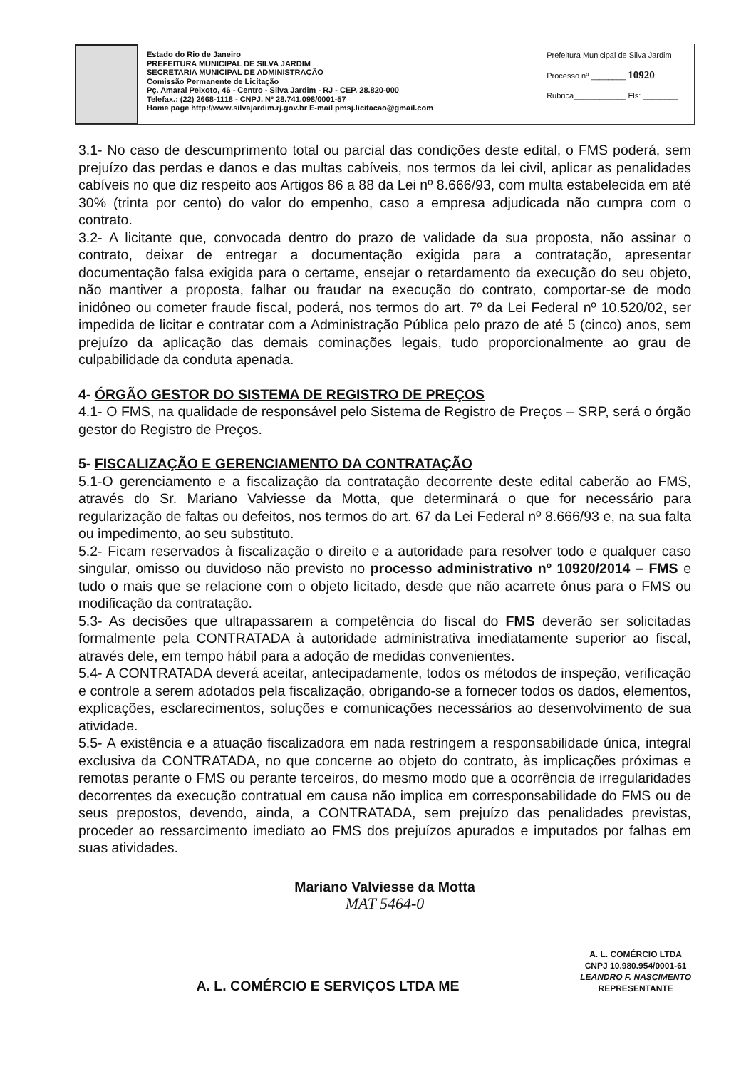Estado do Rio de Janeiro
PREFEITURA MUNICIPAL DE SILVA JARDIM
SECRETARIA MUNICIPAL DE ADMINISTRAÇÃO
Comissão Permanente de Licitação
Pç. Amaral Peixoto, 46 - Centro - Silva Jardim - RJ - CEP. 28.820-000
Telefax.: (22) 2668-1118 - CNPJ. Nº 28.741.098/0001-57
Home page http://www.silvajardim.rj.gov.br E-mail pmsj.licitacao@gmail.com
Prefeitura Municipal de Silva Jardim
Processo nº ________ 10920
Rubrica____________ Fls: ________
3.1- No caso de descumprimento total ou parcial das condições deste edital, o FMS poderá, sem prejuízo das perdas e danos e das multas cabíveis, nos termos da lei civil, aplicar as penalidades cabíveis no que diz respeito aos Artigos 86 a 88 da Lei nº 8.666/93, com multa estabelecida em até 30% (trinta por cento) do valor do empenho, caso a empresa adjudicada não cumpra com o contrato.
3.2- A licitante que, convocada dentro do prazo de validade da sua proposta, não assinar o contrato, deixar de entregar a documentação exigida para a contratação, apresentar documentação falsa exigida para o certame, ensejar o retardamento da execução do seu objeto, não mantiver a proposta, falhar ou fraudar na execução do contrato, comportar-se de modo inidôneo ou cometer fraude fiscal, poderá, nos termos do art. 7º da Lei Federal nº 10.520/02, ser impedida de licitar e contratar com a Administração Pública pelo prazo de até 5 (cinco) anos, sem prejuízo da aplicação das demais cominações legais, tudo proporcionalmente ao grau de culpabilidade da conduta apenada.
4- ÓRGÃO GESTOR DO SISTEMA DE REGISTRO DE PREÇOS
4.1- O FMS, na qualidade de responsável pelo Sistema de Registro de Preços – SRP, será o órgão gestor do Registro de Preços.
5- FISCALIZAÇÃO E GERENCIAMENTO DA CONTRATAÇÃO
5.1-O gerenciamento e a fiscalização da contratação decorrente deste edital caberão ao FMS, através do Sr. Mariano Valviesse da Motta, que determinará o que for necessário para regularização de faltas ou defeitos, nos termos do art. 67 da Lei Federal nº 8.666/93 e, na sua falta ou impedimento, ao seu substituto.
5.2- Ficam reservados à fiscalização o direito e a autoridade para resolver todo e qualquer caso singular, omisso ou duvidoso não previsto no processo administrativo nº 10920/2014 – FMS e tudo o mais que se relacione com o objeto licitado, desde que não acarrete ônus para o FMS ou modificação da contratação.
5.3- As decisões que ultrapassarem a competência do fiscal do FMS deverão ser solicitadas formalmente pela CONTRATADA à autoridade administrativa imediatamente superior ao fiscal, através dele, em tempo hábil para a adoção de medidas convenientes.
5.4- A CONTRATADA deverá aceitar, antecipadamente, todos os métodos de inspeção, verificação e controle a serem adotados pela fiscalização, obrigando-se a fornecer todos os dados, elementos, explicações, esclarecimentos, soluções e comunicações necessários ao desenvolvimento de sua atividade.
5.5- A existência e a atuação fiscalizadora em nada restringem a responsabilidade única, integral exclusiva da CONTRATADA, no que concerne ao objeto do contrato, às implicações próximas e remotas perante o FMS ou perante terceiros, do mesmo modo que a ocorrência de irregularidades decorrentes da execução contratual em causa não implica em corresponsabilidade do FMS ou de seus prepostos, devendo, ainda, a CONTRATADA, sem prejuízo das penalidades previstas, proceder ao ressarcimento imediato ao FMS dos prejuízos apurados e imputados por falhas em suas atividades.
Mariano Valviesse da Motta
MAT 5464-0
A. L. COMÉRCIO E SERVIÇOS LTDA ME
A. L. COMÉRCIO LTDA
CNPJ 10.980.954/0001-61
LEANDRO F. NASCIMENTO
REPRESENTANTE